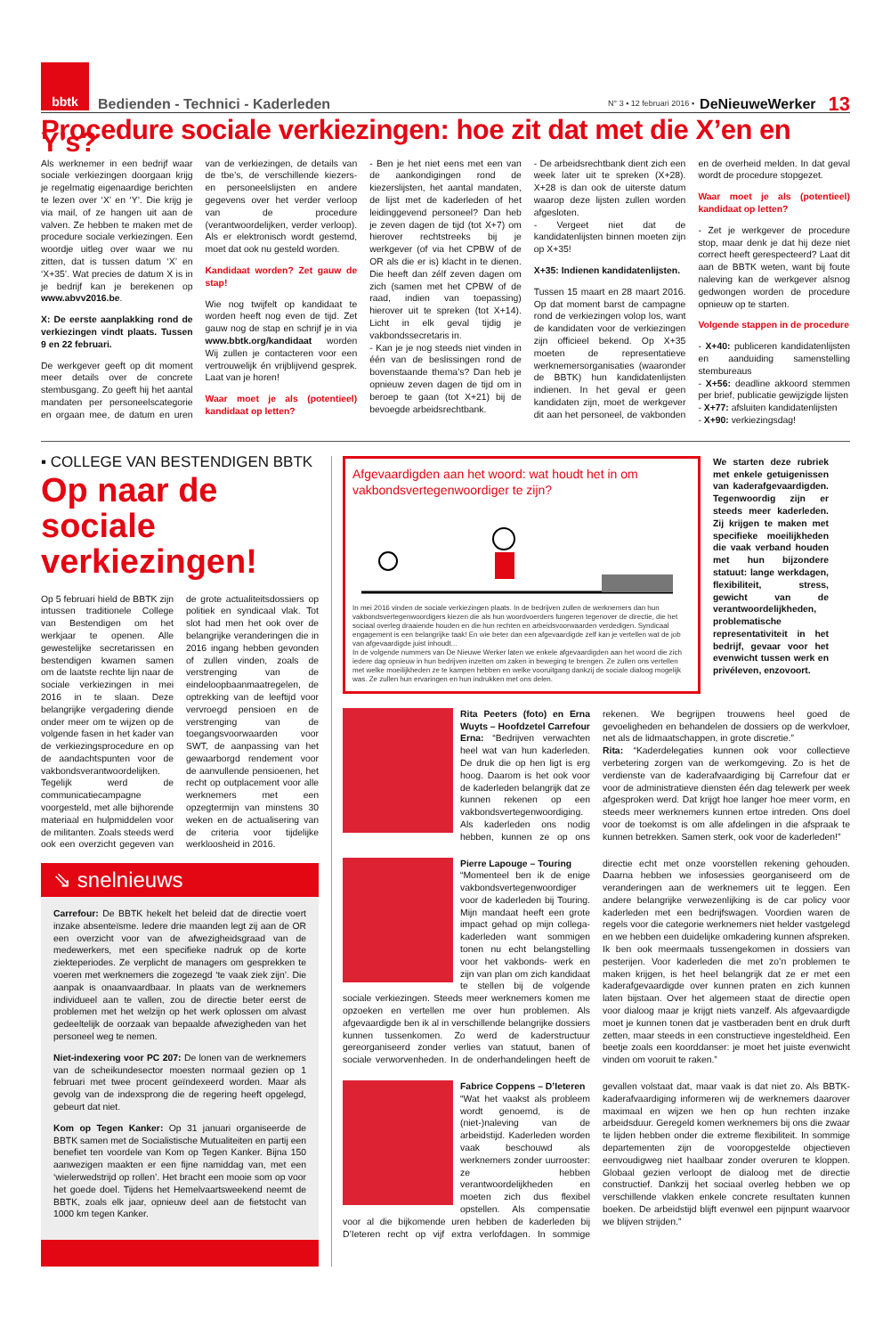bbtk
Bedienden - Technici - Kaderleden
N° 3 ▪ 12 februari 2016 ▪ DeNieuweWerker 13
Procedure sociale verkiezingen: hoe zit dat met die X’en en Y’s?
Als werknemer in een bedrijf waar sociale verkiezingen doorgaan krijg je regelmatig eigenaardige berichten te lezen over ‘X’ en ‘Y’. Die krijg je via mail, of ze hangen uit aan de valven. Ze hebben te maken met de procedure sociale verkiezingen. Een woordje uitleg over waar we nu zitten, dat is tussen datum ‘X’ en ‘X+35’. Wat precies de datum X is in je bedrijf kan je berekenen op www.abvv2016.be.
X: De eerste aanplakking rond de verkiezingen vindt plaats. Tussen 9 en 22 februari.
De werkgever geeft op dit moment meer details over de concrete stembusgang. Zo geeft hij het aantal mandaten per personeelscategorie en orgaan mee, de datum en uren van de verkiezingen, de details van de tbe’s, de verschillende kiezers- en personeelslijsten en andere gegevens over het verder verloop van de procedure (verantwoordelijken, verder verloop). Als er elektronisch wordt gestemd, moet dat ook nu gesteld worden.
Kandidaat worden? Zet gauw de stap!
Wie nog twijfelt op kandidaat te worden heeft nog even de tijd. Zet gauw nog de stap en schrijf je in via www.bbtk.org/kandidaat worden Wij zullen je contacteren voor een vertrouwelijk én vrijblijvend gesprek. Laat van je horen!
Waar moet je als (potentieel) kandidaat op letten?
- Ben je het niet eens met een van de aankondigingen rond de kiezerslijsten, het aantal mandaten, de lijst met de kaderleden of het leidinggevend personeel? Dan heb je zeven dagen de tijd (tot X+7) om hierover rechtstreeks bij je werkgever (of via het CPBW of de OR als die er is) klacht in te dienen. Die heeft dan zélf zeven dagen om zich (samen met het CPBW of de raad, indien van toepassing) hierover uit te spreken (tot X+14). Licht in elk geval tijdig je vakbondssecretaris in.
- Kan je je nog steeds niet vinden in één van de beslissingen rond de bovenstaande thema’s? Dan heb je opnieuw zeven dagen de tijd om in beroep te gaan (tot X+21) bij de bevoegde arbeidsrechtbank.
- De arbeidsrechtbank dient zich een week later uit te spreken (X+28). X+28 is dan ook de uiterste datum waarop deze lijsten zullen worden afgesloten.
- Vergeet niet dat de kandidatenlijsten binnen moeten zijn op X+35!
X+35: Indienen kandidatenlijsten.
Tussen 15 maart en 28 maart 2016. Op dat moment barst de campagne rond de verkiezingen volop los, want de kandidaten voor de verkiezingen zijn officieel bekend. Op X+35 moeten de representatieve werknemersorganisaties (waaronder de BBTK) hun kandidatenlijsten indienen. In het geval er geen kandidaten zijn, moet de werkgever dit aan het personeel, de vakbonden en de overheid melden. In dat geval wordt de procedure stopgezet.
Waar moet je als (potentieel) kandidaat op letten?
- Zet je werkgever de procedure stop, maar denk je dat hij deze niet correct heeft gerespecteerd? Laat dit aan de BBTK weten, want bij foute naleving kan de werkgever alsnog gedwongen worden de procedure opnieuw op te starten.
Volgende stappen in de procedure
- X+40: publiceren kandidatenlijsten en aanduiding samenstelling stembureaus
- X+56: deadline akkoord stemmen per brief, publicatie gewijzigde lijsten
- X+77: afsluiten kandidatenlijsten
- X+90: verkiezingsdag!
▪ COLLEGE VAN BESTENDIGEN BBTK
Op naar de sociale verkiezingen!
Op 5 februari hield de BBTK zijn intussen traditionele College van Bestendigen om het werkjaar te openen. Alle gewestelijke secretarissen en bestendigen kwamen samen om de laatste rechte lijn naar de sociale verkiezingen in mei 2016 in te slaan. Deze belangrijke vergadering diende onder meer om te wijzen op de volgende fasen in het kader van de verkiezingsprocedure en op de aandachtspunten voor de vakbondsverantwoordelijken. Tegelijk werd de communicatiecampagne voorgesteld, met alle bijhorende materiaal en hulpmiddelen voor de militanten. Zoals steeds werd ook een overzicht gegeven van de grote actualiteitsdossiers op politiek en syndicaal vlak. Tot slot had men het ook over de belangrijke veranderingen die in 2016 ingang hebben gevonden of zullen vinden, zoals de verstrenging van de eindeloopbaanmaatregelen, de optrekking van de leeftijd voor vervroegd pensioen en de verstrenging van de toegangsvoorwaarden voor SWT, de aanpassing van het gewaarborgd rendement voor de aanvullende pensioenen, het recht op outplacement voor alle werknemers met een opzegtermijn van minstens 30 weken en de actualisering van de criteria voor tijdelijke werkloosheid in 2016.
⇘ snelnieuws
Carrefour: De BBTK hekelt het beleid dat de directie voert inzake absenteïsme. Iedere drie maanden legt zij aan de OR een overzicht voor van de afwezigheidsgraad van de medewerkers, met een specifieke nadruk op de korte ziekteperiodes. Ze verplicht de managers om gesprekken te voeren met werknemers die zogezegd ‘te vaak ziek zijn’. Die aanpak is onaanvaardbaar. In plaats van de werknemers individueel aan te vallen, zou de directie beter eerst de problemen met het welzijn op het werk oplossen om alvast gedeeltelijk de oorzaak van bepaalde afwezigheden van het personeel weg te nemen.
Niet-indexering voor PC 207: De lonen van de werknemers van de scheikundesector moesten normaal gezien op 1 februari met twee procent geïndexeerd worden. Maar als gevolg van de indexsprong die de regering heeft opgelegd, gebeurt dat niet.
Kom op Tegen Kanker: Op 31 januari organiseerde de BBTK samen met de Socialistische Mutualiteiten en partij een benefiet ten voordele van Kom op Tegen Kanker. Bijna 150 aanwezigen maakten er een fijne namiddag van, met een ‘wielerwedstrijd op rollen’. Het bracht een mooie som op voor het goede doel. Tijdens het Hemelvaartsweekend neemt de BBTK, zoals elk jaar, opnieuw deel aan de fietstocht van 1000 km tegen Kanker.
Afgevaardigden aan het woord: wat houdt het in om vakbondsvertegenwoordiger te zijn?
In mei 2016 vinden de sociale verkiezingen plaats. In de bedrijven zullen de werknemers dan hun vakbondsvertegenwoordigers kiezen die als hun woordvoerders fungeren tegenover de directie, die het sociaal overleg draaiende houden en die hun rechten en arbeidsvoorwaarden verdedigen. Syndicaal engagement is een belangrijke taak! En wie beter dan een afgevaardigde zelf kan je vertellen wat de job van afgevaardigde juist inhoudt...
In de volgende nummers van De Nieuwe Werker laten we enkele afgevaardigden aan het woord die zich iedere dag opnieuw in hun bedrijven inzetten om zaken in beweging te brengen. Ze zullen ons vertellen met welke moeilijkheden ze te kampen hebben en welke vooruitgang dankzij de sociale dialoog mogelijk was. Ze zullen hun ervaringen en hun indrukken met ons delen.
We starten deze rubriek met enkele getuigenissen van kaderafgevaardigden. Tegenwoordig zijn er steeds meer kaderleden. Zij krijgen te maken met specifieke moeilijkheden die vaak verband houden met hun bijzondere statuut: lange werkdagen, flexibiliteit, stress, gewicht van de verantwoordelijkheden, problematische representativiteit in het bedrijf, gevaar voor het evenwicht tussen werk en privéleven, enzovoort.
Rita Peeters (foto) en Erna Wuyts – Hoofdzetel Carrefour
Erna: “Bedrijven verwachten heel wat van hun kaderleden. De druk die op hen ligt is erg hoog. Daarom is het ook voor de kaderleden belangrijk dat ze kunnen rekenen op een vakbondsvertegenwoordiging. Als kaderleden ons nodig hebben, kunnen ze op ons rekenen. We begrijpen trouwens heel goed de gevoeligheden en behandelen de dossiers op de werkvloer, net als de lidmaatschappen, in grote discretie.”
Rita: “Kaderdelegaties kunnen ook voor collectieve verbetering zorgen van de werkomgeving. Zo is het de verdienste van de kaderafvaardiging bij Carrefour dat er voor de administratieve diensten één dag telewerk per week afgesproken werd. Dat krijgt hoe langer hoe meer vorm, en steeds meer werknemers kunnen ertoe intreden. Ons doel voor de toekomst is om alle afdelingen in die afspraak te kunnen betrekken. Samen sterk, ook voor de kaderleden!”
Pierre Lapouge – Touring
“Momenteel ben ik de enige vakbondsvertegenwoordiger voor de kaderleden bij Touring. Mijn mandaat heeft een grote impact gehad op mijn collega-kaderleden want sommigen tonen nu echt belangstelling voor het vakbonds- werk en zijn van plan om zich kandidaat te stellen bij de volgende sociale verkiezingen. Steeds meer werknemers komen me opzoeken en vertellen me over hun problemen. Als afgevaardigde ben ik al in verschillende belangrijke dossiers kunnen tussenkomen. Zo werd de kaderstructuur gereorganiseerd zonder verlies van statuut, banen of sociale verworvenheden. In de onderhandelingen heeft de directie echt met onze voorstellen rekening gehouden. Daarna hebben we infosessies georganiseerd om de veranderingen aan de werknemers uit te leggen. Een andere belangrijke verwezenlijking is de car policy voor kaderleden met een bedrijfswagen. Voordien waren de regels voor die categorie werknemers niet helder vastgelegd en we hebben een duidelijke omkadering kunnen afspreken. Ik ben ook meermaals tussengekomen in dossiers van pesterijen. Voor kaderleden die met zo’n problemen te maken krijgen, is het heel belangrijk dat ze er met een kaderafgevaardigde over kunnen praten en zich kunnen laten bijstaan. Over het algemeen staat de directie open voor dialoog maar je krijgt niets vanzelf. Als afgevaardigde moet je kunnen tonen dat je vastberaden bent en druk durft zetten, maar steeds in een constructieve ingesteldheid. Een beetje zoals een koorddanser: je moet het juiste evenwicht vinden om vooruit te raken.”
Fabrice Coppens – D’Ieteren
“Wat het vaakst als probleem wordt genoemd, is de (niet-)naleving van de arbeidstijd. Kaderleden worden vaak beschouwd als werknemers zonder uurrooster: ze hebben verantwoordelijkheden en moeten zich dus flexibel opstellen. Als compensatie voor al die bijkomende uren hebben de kaderleden bij D’Ieteren recht op vijf extra verlofdagen. In sommige gevallen volstaat dat, maar vaak is dat niet zo. Als BBTK-kaderafvaardiging informeren wij de werknemers daarover maximaal en wijzen we hen op hun rechten inzake arbeidsduur. Geregeld komen werknemers bij ons die zwaar te lijden hebben onder die extreme flexibiliteit. In sommige departementen zijn de vooropgestelde objectieven eenvoudigweg niet haalbaar zonder overuren te kloppen. Globaal gezien verloopt de dialoog met de directie constructief. Dankzij het sociaal overleg hebben we op verschillende vlakken enkele concrete resultaten kunnen boeken. De arbeidstijd blijft evenwel een pijnpunt waarvoor we blijven strijden.”